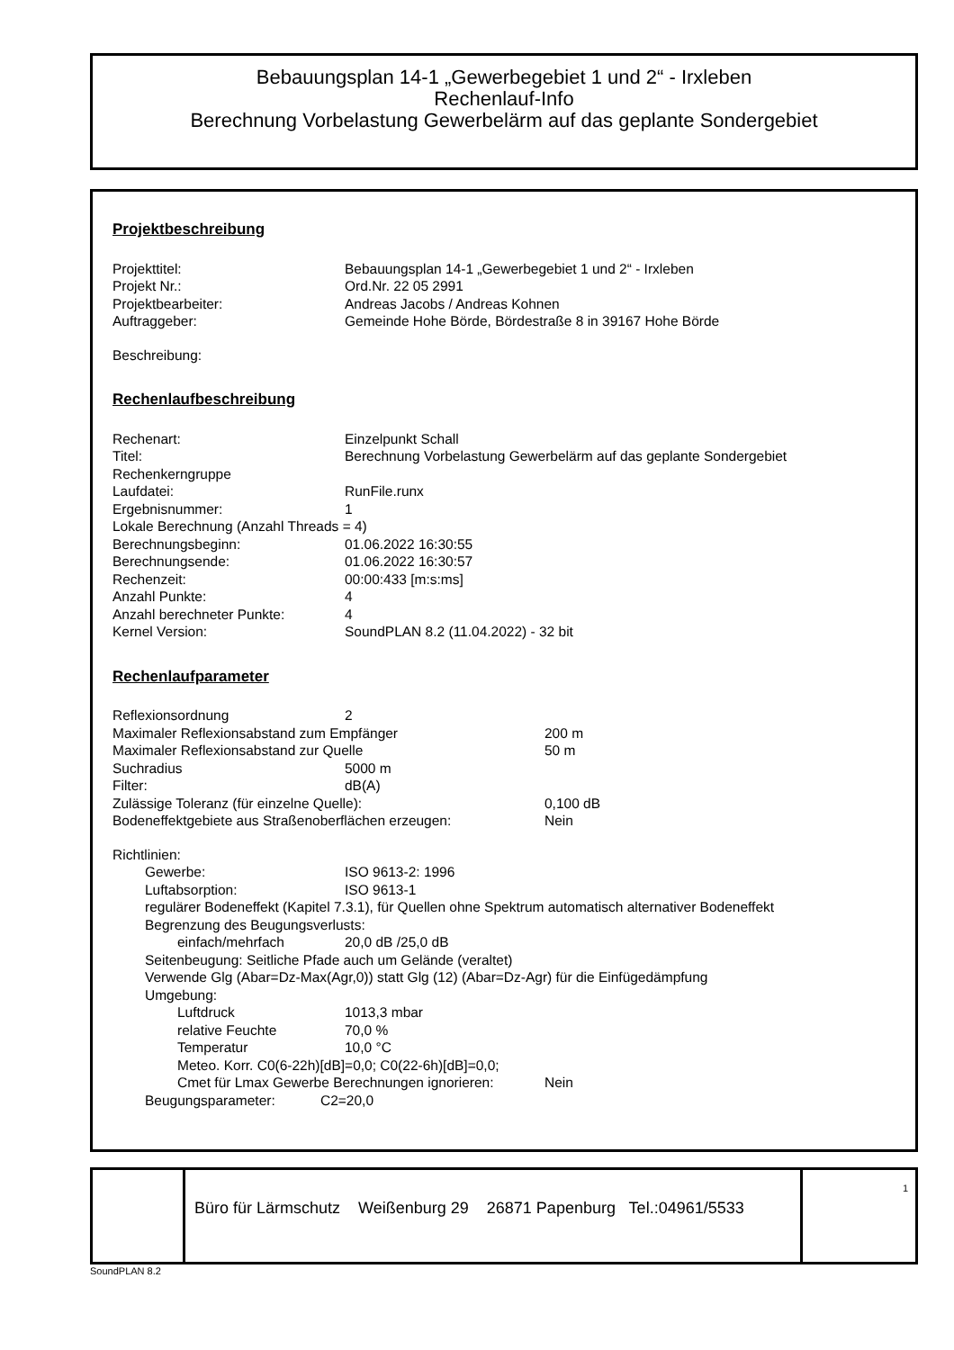Bebauungsplan 14-1 „Gewerbegebiet 1 und 2“ - Irxleben
Rechenlauf-Info
Berechnung Vorbelastung Gewerbelärm auf das geplante Sondergebiet
Projektbeschreibung
Projekttitel: Bebauungsplan 14-1 „Gewerbegebiet 1 und 2“ - Irxleben
Projekt Nr.: Ord.Nr. 22 05 2991
Projektbearbeiter: Andreas Jacobs / Andreas Kohnen
Auftraggeber: Gemeinde Hohe Börde, Bördestraße 8 in 39167 Hohe Börde
Beschreibung:
Rechenlaufbeschreibung
Rechenart: Einzelpunkt Schall
Titel: Berechnung Vorbelastung Gewerbelärm auf das geplante Sondergebiet
Rechenkerngruppe
Laufdatei: RunFile.runx
Ergebnisnummer: 1
Lokale Berechnung (Anzahl Threads = 4)
Berechnungsbeginn: 01.06.2022 16:30:55
Berechnungsende: 01.06.2022 16:30:57
Rechenzeit: 00:00:433 [m:s:ms]
Anzahl Punkte: 4
Anzahl berechneter Punkte: 4
Kernel Version: SoundPLAN 8.2 (11.04.2022) - 32 bit
Rechenlaufparameter
Reflexionsordnung 2
Maximaler Reflexionsabstand zum Empfänger 200 m
Maximaler Reflexionsabstand zur Quelle 50 m
Suchradius 5000 m
Filter: dB(A)
Zulässige Toleranz (für einzelne Quelle): 0,100 dB
Bodeneffektgebiete aus Straßenoberflächen erzeugen: Nein
Richtlinien:
Gewerbe: ISO 9613-2: 1996
Luftabsorption: ISO 9613-1
regulärer Bodeneffekt (Kapitel 7.3.1), für Quellen ohne Spektrum automatisch alternativer Bodeneffekt
Begrenzung des Beugungsverlusts:
einfach/mehrfach 20,0 dB /25,0 dB
Seitenbeugung: Seitliche Pfade auch um Gelände (veraltet)
Verwende Glg (Abar=Dz-Max(Agr,0)) statt Glg (12) (Abar=Dz-Agr) für die Einfügedämpfung
Umgebung:
Luftdruck 1013,3 mbar
relative Feuchte 70,0 %
Temperatur 10,0 °C
Meteo. Korr. C0(6-22h)[dB]=0,0; C0(22-6h)[dB]=0,0;
Cmet für Lmax Gewerbe Berechnungen ignorieren: Nein
Beugungsparameter: C2=20,0
Büro für Lärmschutz Weißenburg 29 26871 Papenburg Tel.:04961/5533
1
SoundPLAN 8.2